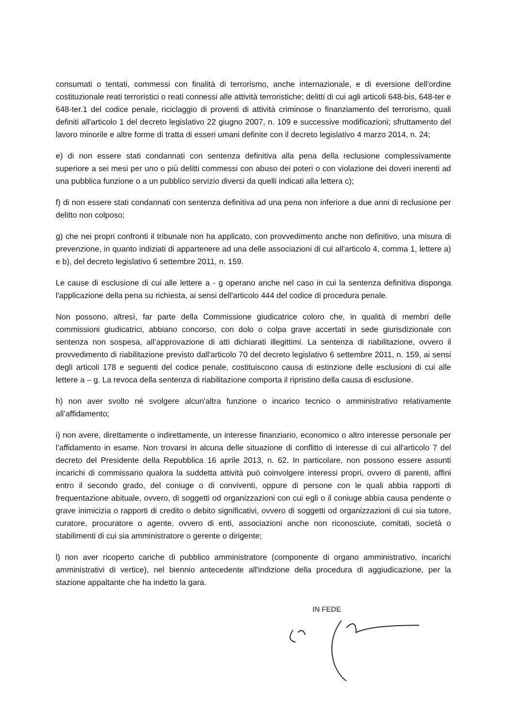consumati o tentati, commessi con finalità di terrorismo, anche internazionale, e di eversione dell'ordine costituzionale reati terroristici o reati connessi alle attività terroristiche; delitti di cui agli articoli 648-bis, 648-ter e 648-ter.1 del codice penale, riciclaggio di proventi di attività criminose o finanziamento del terrorismo, quali definiti all'articolo 1 del decreto legislativo 22 giugno 2007, n. 109 e successive modificazioni; sfruttamento del lavoro minorile e altre forme di tratta di esseri umani definite con il decreto legislativo 4 marzo 2014, n. 24;
e) di non essere stati condannati con sentenza definitiva alla pena della reclusione complessivamente superiore a sei mesi per uno o più delitti commessi con abuso dei poteri o con violazione dei doveri inerenti ad una pubblica funzione o a un pubblico servizio diversi da quelli indicati alla lettera c);
f) di non essere stati condannati con sentenza definitiva ad una pena non inferiore a due anni di reclusione per delitto non colposo;
g) che nei propri confronti il tribunale non ha applicato, con provvedimento anche non definitivo, una misura di prevenzione, in quanto indiziati di appartenere ad una delle associazioni di cui all'articolo 4, comma 1, lettere a) e b), del decreto legislativo 6 settembre 2011, n. 159.
Le cause di esclusione di cui alle lettere a - g operano anche nel caso in cui la sentenza definitiva disponga l'applicazione della pena su richiesta, ai sensi dell'articolo 444 del codice di procedura penale.
Non possono, altresì, far parte della Commissione giudicatrice coloro che, in qualità di membri delle commissioni giudicatrici, abbiano concorso, con dolo o colpa grave accertati in sede giurisdizionale con sentenza non sospesa, all’approvazione di atti dichiarati illegittimi. La sentenza di riabilitazione, ovvero il provvedimento di riabilitazione previsto dall'articolo 70 del decreto legislativo 6 settembre 2011, n. 159, ai sensi degli articoli 178 e seguenti del codice penale, costituiscono causa di estinzione delle esclusioni di cui alle lettere a – g. La revoca della sentenza di riabilitazione comporta il ripristino della causa di esclusione.
h) non aver svolto né svolgere alcun'altra funzione o incarico tecnico o amministrativo relativamente all’affidamento;
i) non avere, direttamente o indirettamente, un interesse finanziario, economico o altro interesse personale per l’affidamento in esame. Non trovarsi in alcuna delle situazione di conflitto di interesse di cui all'articolo 7 del decreto del Presidente della Repubblica 16 aprile 2013, n. 62. In particolare, non possono essere assunti incarichi di commissario qualora la suddetta attività può coinvolgere interessi propri, ovvero di parenti, affini entro il secondo grado, del coniuge o di conviventi, oppure di persone con le quali abbia rapporti di frequentazione abituale, ovvero, di soggetti od organizzazioni con cui egli o il coniuge abbia causa pendente o grave inimicizia o rapporti di credito o debito significativi, ovvero di soggetti od organizzazioni di cui sia tutore, curatore, procuratore o agente, ovvero di enti, associazioni anche non riconosciute, comitati, società o stabilimenti di cui sia amministratore o gerente o dirigente;
l) non aver ricoperto cariche di pubblico amministratore (componente di organo amministrativo, incarichi amministrativi di vertice), nel biennio antecedente all'indizione della procedura di aggiudicazione, per la stazione appaltante che ha indetto la gara.
IN FEDE